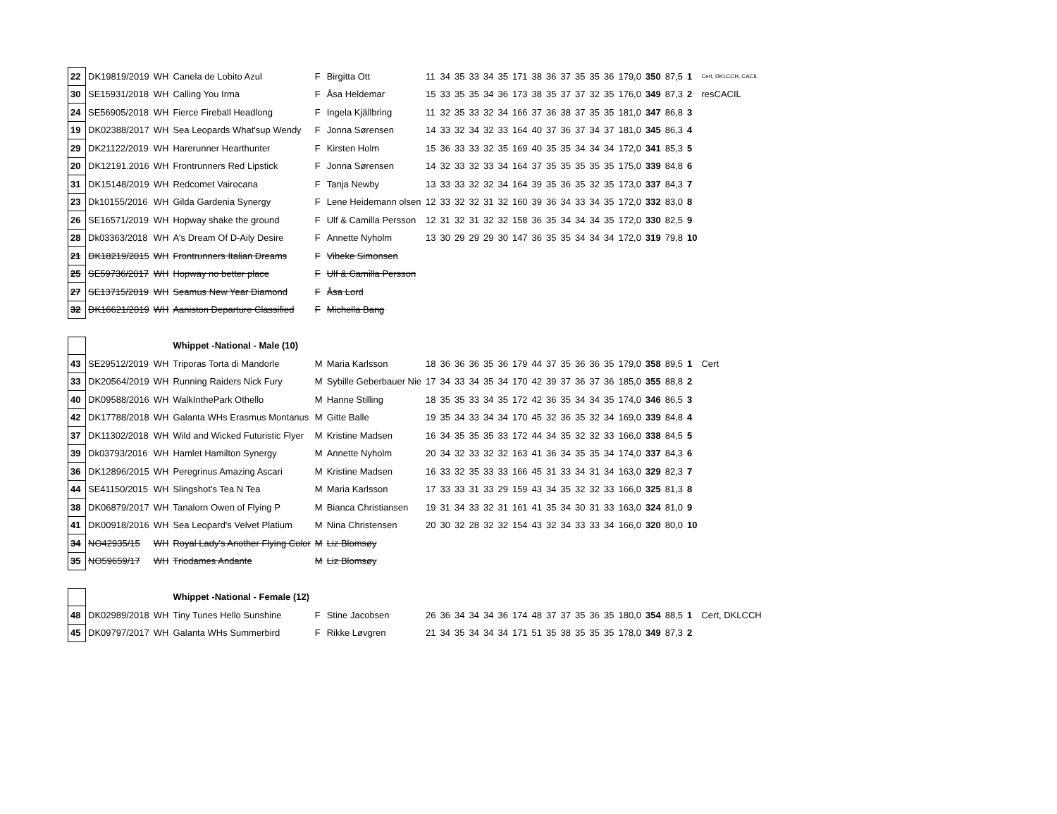| 22 | DK19819/2019 | WH | Canela de Lobito Azul | F | Birgitta Ott | 11 | 34 | 35 | 33 | 34 | 35 | 171 | 38 | 36 | 37 | 35 | 35 | 36 | 179,0 | 350 | 87,5 | 1 | Cert, DKLCCH, CACIL |
| 30 | SE15931/2018 | WH | Calling You Irma | F | Åsa Heldemar | 15 | 33 | 35 | 35 | 34 | 36 | 173 | 38 | 35 | 37 | 37 | 32 | 35 | 176,0 | 349 | 87,3 | 2 | resCACIL |
| 24 | SE56905/2018 | WH | Fierce Fireball Headlong | F | Ingela Kjällbring | 11 | 32 | 35 | 33 | 32 | 34 | 166 | 37 | 36 | 38 | 37 | 35 | 35 | 181,0 | 347 | 86,8 | 3 | |
| 19 | DK02388/2017 | WH | Sea Leopards What'sup Wendy | F | Jonna Sørensen | 14 | 33 | 32 | 34 | 32 | 33 | 164 | 40 | 37 | 36 | 37 | 34 | 37 | 181,0 | 345 | 86,3 | 4 | |
| 29 | DK21122/2019 | WH | Harerunner Hearthunter | F | Kirsten Holm | 15 | 36 | 33 | 33 | 32 | 35 | 169 | 40 | 35 | 35 | 34 | 34 | 34 | 172,0 | 341 | 85,3 | 5 | |
| 20 | DK12191.2016 | WH | Frontrunners Red Lipstick | F | Jonna Sørensen | 14 | 32 | 33 | 32 | 33 | 34 | 164 | 37 | 35 | 35 | 35 | 35 | 35 | 175,0 | 339 | 84,8 | 6 | |
| 31 | DK15148/2019 | WH | Redcomet Vairocana | F | Tanja Newby | 13 | 33 | 33 | 32 | 32 | 34 | 164 | 39 | 35 | 36 | 35 | 32 | 35 | 173,0 | 337 | 84,3 | 7 | |
| 23 | Dk10155/2016 | WH | Gilda Gardenia Synergy | F | Lene Heidemann olsen | 12 | 33 | 32 | 32 | 31 | 32 | 160 | 39 | 36 | 34 | 33 | 34 | 35 | 172,0 | 332 | 83,0 | 8 | |
| 26 | SE16571/2019 | WH | Hopway shake the ground | F | Ulf & Camilla Persson | 12 | 31 | 32 | 31 | 32 | 32 | 158 | 36 | 35 | 34 | 34 | 34 | 35 | 172,0 | 330 | 82,5 | 9 | |
| 28 | Dk03363/2018 | WH | A's Dream Of D-Aily Desire | F | Annette Nyholm | 13 | 30 | 29 | 29 | 29 | 30 | 147 | 36 | 35 | 35 | 34 | 34 | 34 | 172,0 | 319 | 79,8 | 10 | |
| 21 | DK18219/2015 | WH | Frontrunners Italian Dreams | F | Vibeke Simonsen | | | | | | | | | | | | | | | | | | |
| 25 | SE59736/2017 | WH | Hopway no better place | F | Ulf & Camilla Persson | | | | | | | | | | | | | | | | | | |
| 27 | SE13715/2019 | WH | Seamus New Year Diamond | F | Åsa Lord | | | | | | | | | | | | | | | | | | |
| 32 | DK16621/2019 | WH | Aaniston Departure Classified | F | Michella Bang | | | | | | | | | | | | | | | | | | |
| | | | Whippet -National - Male (10) | | | | | | | | | | | | | | | | | | | | |
| 43 | SE29512/2019 | WH | Triporas Torta di Mandorle | M | Maria Karlsson | 18 | 36 | 36 | 36 | 35 | 36 | 179 | 44 | 37 | 35 | 36 | 36 | 35 | 179,0 | 358 | 89,5 | 1 | Cert |
| 33 | DK20564/2019 | WH | Running Raiders Nick Fury | M | Sybille Geberbauer Nie | 17 | 34 | 33 | 34 | 35 | 34 | 170 | 42 | 39 | 37 | 36 | 37 | 36 | 185,0 | 355 | 88,8 | 2 | |
| 40 | DK09588/2016 | WH | WalkInthePark Othello | M | Hanne Stilling | 18 | 35 | 35 | 33 | 34 | 35 | 172 | 42 | 36 | 35 | 34 | 34 | 35 | 174,0 | 346 | 86,5 | 3 | |
| 42 | DK17788/2018 | WH | Galanta WHs Erasmus Montanus | M | Gitte Balle | 19 | 35 | 34 | 33 | 34 | 34 | 170 | 45 | 32 | 36 | 35 | 32 | 34 | 169,0 | 339 | 84,8 | 4 | |
| 37 | DK11302/2018 | WH | Wild and Wicked Futuristic Flyer | M | Kristine Madsen | 16 | 34 | 35 | 35 | 35 | 33 | 172 | 44 | 34 | 35 | 32 | 32 | 33 | 166,0 | 338 | 84,5 | 5 | |
| 39 | Dk03793/2016 | WH | Hamlet Hamilton Synergy | M | Annette Nyholm | 20 | 34 | 32 | 33 | 32 | 32 | 163 | 41 | 36 | 34 | 35 | 35 | 34 | 174,0 | 337 | 84,3 | 6 | |
| 36 | DK12896/2015 | WH | Peregrinus Amazing Ascari | M | Kristine Madsen | 16 | 33 | 32 | 35 | 33 | 33 | 166 | 45 | 31 | 33 | 34 | 31 | 34 | 163,0 | 329 | 82,3 | 7 | |
| 44 | SE41150/2015 | WH | Slingshot's Tea N Tea | M | Maria Karlsson | 17 | 33 | 33 | 31 | 33 | 29 | 159 | 43 | 34 | 35 | 32 | 32 | 33 | 166,0 | 325 | 81,3 | 8 | |
| 38 | DK06879/2017 | WH | Tanalorn Owen of Flying P | M | Bianca Christiansen | 19 | 31 | 34 | 33 | 32 | 31 | 161 | 41 | 35 | 34 | 30 | 31 | 33 | 163,0 | 324 | 81,0 | 9 | |
| 41 | DK00918/2016 | WH | Sea Leopard's Velvet Platium | M | Nina Christensen | 20 | 30 | 32 | 28 | 32 | 32 | 154 | 43 | 32 | 34 | 33 | 33 | 34 | 166,0 | 320 | 80,0 | 10 | |
| 34 | NO42935/15 | WH | Royal Lady's Another Flying Color | M | Liz Blomsøy | | | | | | | | | | | | | | | | | | |
| 35 | NO59659/17 | WH | Triodames Andante | M | Liz Blomsøy | | | | | | | | | | | | | | | | | | |
| | | | Whippet -National - Female (12) | | | | | | | | | | | | | | | | | | | | |
| 48 | DK02989/2018 | WH | Tiny Tunes Hello Sunshine | F | Stine Jacobsen | 26 | 36 | 34 | 34 | 34 | 36 | 174 | 48 | 37 | 37 | 35 | 36 | 35 | 180,0 | 354 | 88,5 | 1 | Cert, DKLCCH |
| 45 | DK09797/2017 | WH | Galanta WHs Summerbird | F | Rikke Løvgren | 21 | 34 | 35 | 34 | 34 | 34 | 171 | 51 | 35 | 38 | 35 | 35 | 35 | 178,0 | 349 | 87,3 | 2 | |